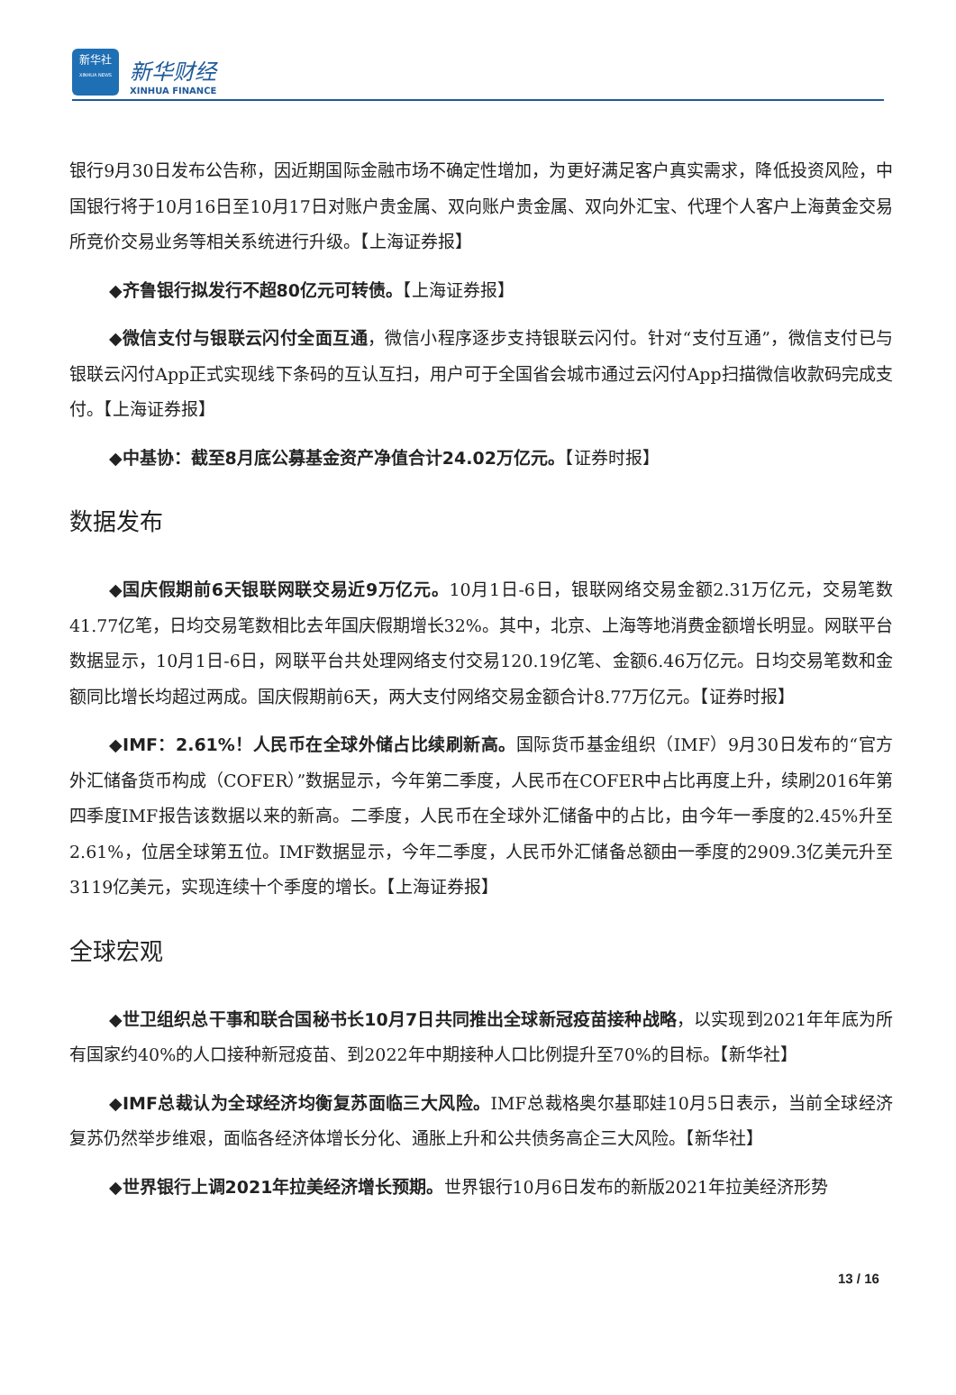新华社
XINHUA NEWS
新华财经
XINHUA FINANCE
银行9月30日发布公告称，因近期国际金融市场不确定性增加，为更好满足客户真实需求，降低投资风险，中国银行将于10月16日至10月17日对账户贵金属、双向账户贵金属、双向外汇宝、代理个人客户上海黄金交易所竞价交易业务等相关系统进行升级。【上海证券报】
◆齐鲁银行拟发行不超80亿元可转债。【上海证券报】
◆微信支付与银联云闪付全面互通，微信小程序逐步支持银联云闪付。针对“支付互通”，微信支付已与银联云闪付App正式实现线下条码的互认互扫，用户可于全国省会城市通过云闪付App扫描微信收款码完成支付。【上海证券报】
◆中基协：截至8月底公募基金资产净值合计24.02万亿元。【证券时报】
数据发布
◆国庆假期前6天银联网联交易近9万亿元。10月1日-6日，银联网络交易金额2.31万亿元，交易笔数41.77亿笔，日均交易笔数相比去年国庆假期增长32%。其中，北京、上海等地消费金额增长明显。网联平台数据显示，10月1日-6日，网联平台共处理网络支付交易120.19亿笔、金额6.46万亿元。日均交易笔数和金额同比增长均超过两成。国庆假期前6天，两大支付网络交易金额合计8.77万亿元。【证券时报】
◆IMF：2.61%！人民币在全球外储占比续刷新高。国际货币基金组织（IMF）9月30日发布的“官方外汇储备货币构成（COFER）”数据显示，今年第二季度，人民币在COFER中占比再度上升，续刷2016年第四季度IMF报告该数据以来的新高。二季度，人民币在全球外汇储备中的占比，由今年一季度的2.45%升至2.61%，位居全球第五位。IMF数据显示，今年二季度，人民币外汇储备总额由一季度的2909.3亿美元升至3119亿美元，实现连续十个季度的增长。【上海证券报】
全球宏观
◆世卫组织总干事和联合国秘书长10月7日共同推出全球新冠疫苗接种战略，以实现到2021年年底为所有国家约40%的人口接种新冠疫苗、到2022年中期接种人口比例提升至70%的目标。【新华社】
◆IMF总裁认为全球经济均衡复苏面临三大风险。IMF总裁格奥尔基耶娃10月5日表示，当前全球经济复苏仍然举步维艰，面临各经济体增长分化、通胀上升和公共债务高企三大风险。【新华社】
◆世界银行上调2021年拉美经济增长预期。世界银行10月6日发布的新版2021年拉美经济形势
13 / 16